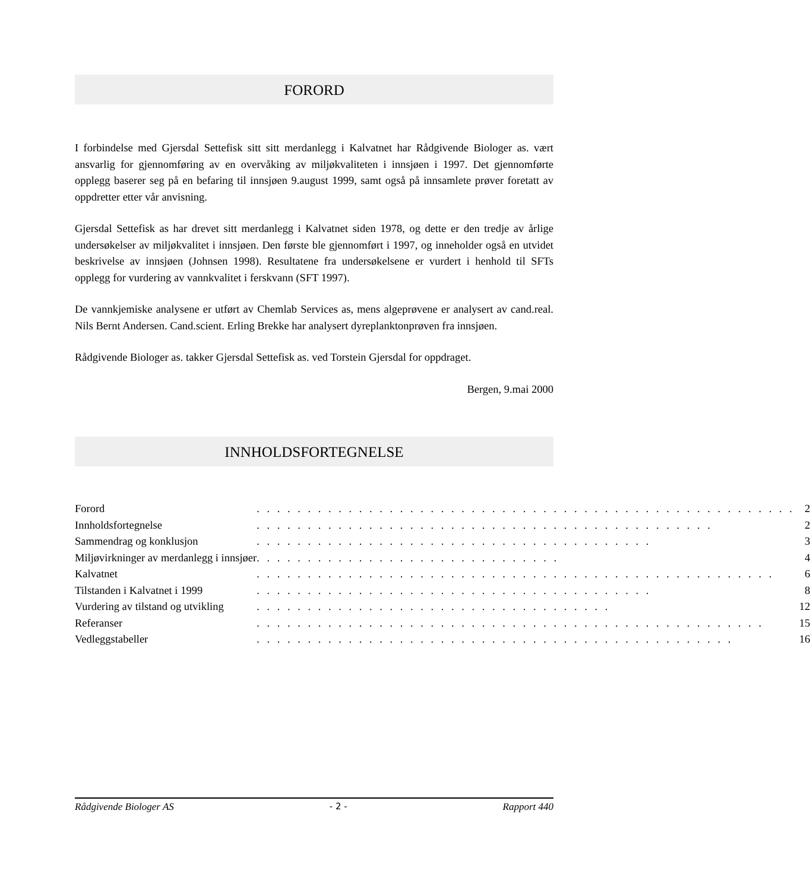FORORD
I forbindelse med Gjersdal Settefisk sitt sitt merdanlegg i Kalvatnet har Rådgivende Biologer as. vært ansvarlig for gjennomføring av en overvåking av miljøkvaliteten i innsjøen i 1997. Det gjennomførte opplegg baserer seg på en befaring til innsjøen 9.august 1999, samt også på innsamlete prøver foretatt av oppdretter etter vår anvisning.
Gjersdal Settefisk as har drevet sitt merdanlegg i Kalvatnet siden 1978, og dette er den tredje av årlige undersøkelser av miljøkvalitet i innsjøen. Den første ble gjennomført i 1997, og inneholder også en utvidet beskrivelse av innsjøen (Johnsen 1998). Resultatene fra undersøkelsene er vurdert i henhold til SFTs opplegg for vurdering av vannkvalitet i ferskvann (SFT 1997).
De vannkjemiske analysene er utført av Chemlab Services as, mens algeprøvene er analysert av cand.real. Nils Bernt Andersen. Cand.scient. Erling Brekke har analysert dyreplanktonprøven fra innsjøen.
Rådgivende Biologer as. takker Gjersdal Settefisk as. ved Torstein Gjersdal for oppdraget.
Bergen, 9.mai 2000
INNHOLDSFORTEGNELSE
| Forord | . . . . . . . . . . . . . . . . . . . . . . . . . . . . . . . . . . . . . . . . . . . . . . . . . . . . . | 2 |
| Innholdsfortegnelse | . . . . . . . . . . . . . . . . . . . . . . . . . . . . . . . . . . . . . . . . . . . . . | 2 |
| Sammendrag og konklusjon | . . . . . . . . . . . . . . . . . . . . . . . . . . . . . . . . . . . . . . . | 3 |
| Miljøvirkninger av merdanlegg i innsjøer | . . . . . . . . . . . . . . . . . . . . . . . . . . . . . . | 4 |
| Kalvatnet | . . . . . . . . . . . . . . . . . . . . . . . . . . . . . . . . . . . . . . . . . . . . . . . . . . . | 6 |
| Tilstanden i Kalvatnet i 1999 | . . . . . . . . . . . . . . . . . . . . . . . . . . . . . . . . . . . . . . . | 8 |
| Vurdering av tilstand og utvikling | . . . . . . . . . . . . . . . . . . . . . . . . . . . . . . . . . . . | 12 |
| Referanser | . . . . . . . . . . . . . . . . . . . . . . . . . . . . . . . . . . . . . . . . . . . . . . . . . . | 15 |
| Vedleggstabeller | . . . . . . . . . . . . . . . . . . . . . . . . . . . . . . . . . . . . . . . . . . . . . . . | 16 |
Rådgivende Biologer AS - 2 - Rapport 440